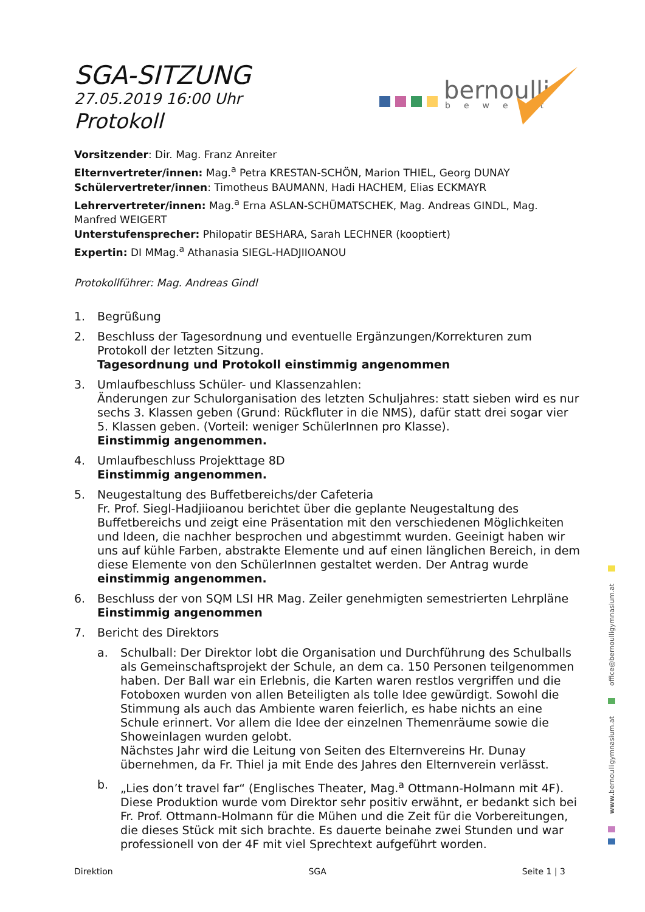bernoulli
bewegt
SGA-SITZUNG
27.05.2019 16:00 Uhr
Protokoll
Vorsitzender: Dir. Mag. Franz Anreiter
Elternvertreter/innen: Mag.<sup>a</sup> Petra KRESTAN-SCHÖN, Marion THIEL, Georg DUNAY
Schülervertreter/innen: Timotheus BAUMANN, Hadi HACHEM, Elias ECKMAYR
Lehrervertreter/innen: Mag.<sup>a</sup> Erna ASLAN-SCHÜMATSCHEK, Mag. Andreas GINDL, Mag. Manfred WEIGERT
Unterstufensprecher: Philopatir BESHARA, Sarah LECHNER (kooptiert)
Expertin: DI MMag.<sup>a</sup> Athanasia SIEGL-HADJIIOANOU
Protokollführer: Mag. Andreas Gindl
1. Begrüßung
2. Beschluss der Tagesordnung und eventuelle Ergänzungen/Korrekturen zum Protokoll der letzten Sitzung.
Tagesordnung und Protokoll einstimmig angenommen
3. Umlaufbeschluss Schüler- und Klassenzahlen:
Änderungen zur Schulorganisation des letzten Schuljahres: statt sieben wird es nur sechs 3. Klassen geben (Grund: Rückfluter in die NMS), dafür statt drei sogar vier 5. Klassen geben. (Vorteil: weniger SchülerInnen pro Klasse).
Einstimmig angenommen.
4. Umlaufbeschluss Projekttage 8D
Einstimmig angenommen.
5. Neugestaltung des Buffetbereichs/der Cafeteria
Fr. Prof. Siegl-Hadjiioanou berichtet über die geplante Neugestaltung des Buffetbereichs und zeigt eine Präsentation mit den verschiedenen Möglichkeiten und Ideen, die nachher besprochen und abgestimmt wurden. Geeinigt haben wir uns auf kühle Farben, abstrakte Elemente und auf einen länglichen Bereich, in dem diese Elemente von den SchülerInnen gestaltet werden. Der Antrag wurde einstimmig angenommen.
6. Beschluss der von SQM LSI HR Mag. Zeiler genehmigten semestrierten Lehrpläne
Einstimmig angenommen
7. Bericht des Direktors
a. Schulball: Der Direktor lobt die Organisation und Durchführung des Schulballs als Gemeinschaftsprojekt der Schule, an dem ca. 150 Personen teilgenommen haben. Der Ball war ein Erlebnis, die Karten waren restlos vergriffen und die Fotoboxen wurden von allen Beteiligten als tolle Idee gewürdigt. Sowohl die Stimmung als auch das Ambiente waren feierlich, es habe nichts an eine Schule erinnert. Vor allem die Idee der einzelnen Themenräume sowie die Showeinlagen wurden gelobt.
Nächstes Jahr wird die Leitung von Seiten des Elternvereins Hr. Dunay übernehmen, da Fr. Thiel ja mit Ende des Jahres den Elternverein verlässt.
b. „Lies don’t travel far“ (Englisches Theater, Mag.<sup>a</sup> Ottmann-Holmann mit 4F). Diese Produktion wurde vom Direktor sehr positiv erwähnt, er bedankt sich bei Fr. Prof. Ottmann-Holmann für die Mühen und die Zeit für die Vorbereitungen, die dieses Stück mit sich brachte. Es dauerte beinahe zwei Stunden und war professionell von der 4F mit viel Sprechtext aufgeführt worden.
office@bernoulligymnasium.at
www. bernoulligymnasium.at
Direktion SGA Seite 1 | 3